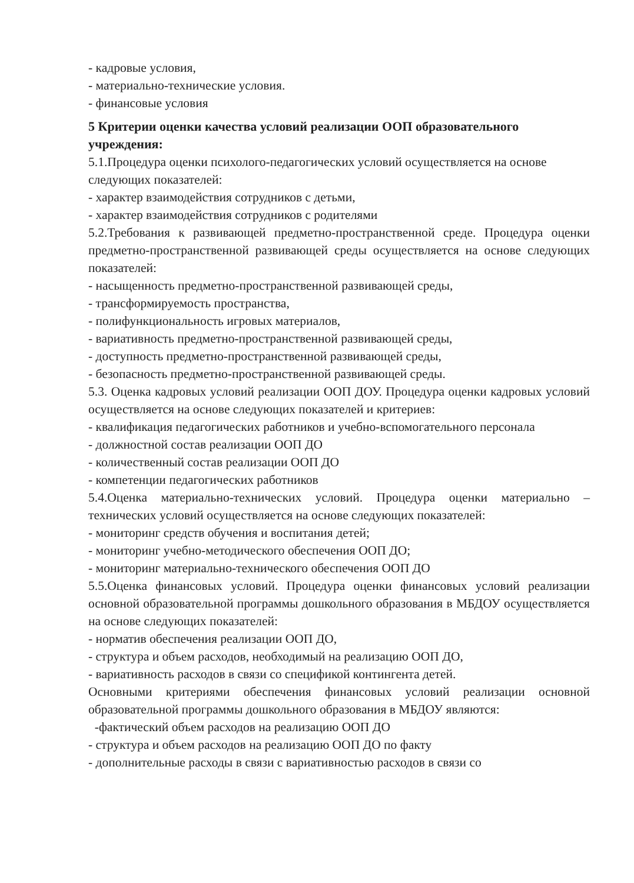- кадровые условия,
- материально-технические условия.
- финансовые условия
5 Критерии оценки качества условий реализации ООП образовательного учреждения:
5.1.Процедура оценки психолого-педагогических условий осуществляется на основе следующих показателей:
- характер взаимодействия сотрудников с детьми,
- характер взаимодействия сотрудников с родителями
5.2.Требования к развивающей предметно-пространственной среде. Процедура оценки предметно-пространственной развивающей среды осуществляется на основе следующих показателей:
- насыщенность предметно-пространственной развивающей среды,
- трансформируемость пространства,
- полифункциональность игровых материалов,
- вариативность предметно-пространственной развивающей среды,
- доступность предметно-пространственной развивающей среды,
- безопасность предметно-пространственной развивающей среды.
5.3. Оценка кадровых условий реализации ООП ДОУ. Процедура оценки кадровых условий осуществляется на основе следующих показателей и критериев:
- квалификация педагогических работников и учебно-вспомогательного персонала
- должностной состав реализации ООП ДО
- количественный состав реализации ООП ДО
- компетенции педагогических работников
5.4.Оценка материально-технических условий. Процедура оценки материально – технических условий осуществляется на основе следующих показателей:
- мониторинг средств обучения и воспитания детей;
- мониторинг учебно-методического обеспечения ООП ДО;
- мониторинг материально-технического обеспечения ООП ДО
5.5.Оценка финансовых условий. Процедура оценки финансовых условий реализации основной образовательной программы дошкольного образования в МБДОУ осуществляется на основе следующих показателей:
- норматив обеспечения реализации ООП ДО,
- структура и объем расходов, необходимый на реализацию ООП ДО,
- вариативность расходов в связи со спецификой контингента детей.
Основными критериями обеспечения финансовых условий реализации основной образовательной программы дошкольного образования в МБДОУ являются:
-фактический объем расходов на реализацию ООП ДО
- структура и объем расходов на реализацию ООП ДО по факту
- дополнительные расходы в связи с вариативностью расходов в связи со